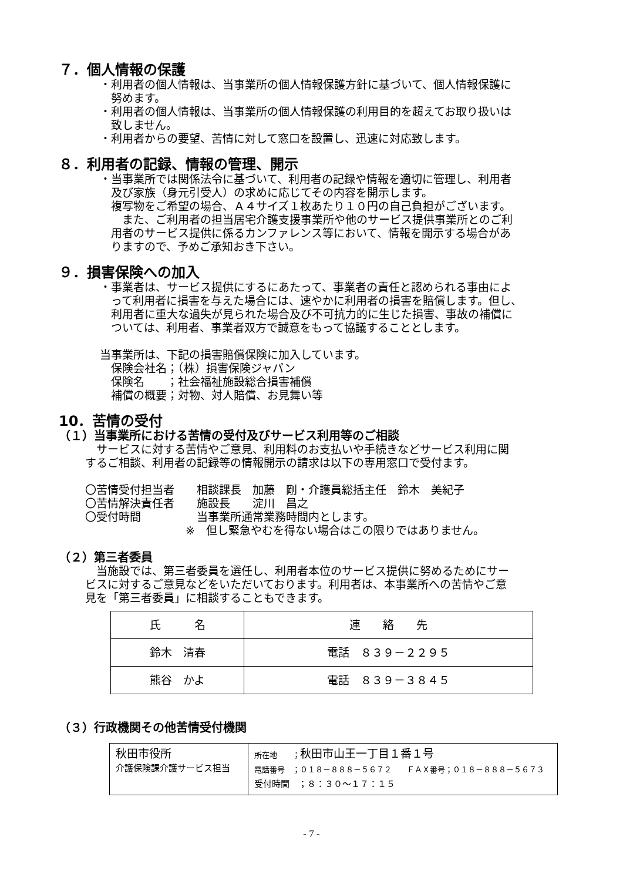７．個人情報の保護
・利用者の個人情報は、当事業所の個人情報保護方針に基づいて、個人情報保護に
　努めます。
・利用者の個人情報は、当事業所の個人情報保護の利用目的を超えてお取り扱いは
　致しません。
・利用者からの要望、苦情に対して窓口を設置し、迅速に対応致します。
８．利用者の記録、情報の管理、開示
・当事業所では関係法令に基づいて、利用者の記録や情報を適切に管理し、利用者
　及び家族（身元引受人）の求めに応じてその内容を開示します。
　複写物をご希望の場合、Ａ４サイズ１枚あたり１０円の自己負担がございます。
　　また、ご利用者の担当居宅介護支援事業所や他のサービス提供事業所とのご利
　用者のサービス提供に係るカンファレンス等において、情報を開示する場合があ
　りますので、予めご承知おき下さい。
９．損害保険への加入
・事業者は、サービス提供にするにあたって、事業者の責任と認められる事由によ
　って利用者に損害を与えた場合には、速やかに利用者の損害を賠償します。但し、
　利用者に重大な過失が見られた場合及び不可抗力的に生じた損害、事故の補償に
　ついては、利用者、事業者双方で誠意をもって協議することとします。
当事業所は、下記の損害賠償保険に加入しています。
　保険会社名；（株）損害保険ジャパン
　保険名　　；社会福祉施設総合損害補償
　補償の概要；対物、対人賠償、お見舞い等
10．苦情の受付
（１）当事業所における苦情の受付及びサービス利用等のご相談
　サービスに対する苦情やご意見、利用料のお支払いや手続きなどサービス利用に関
するご相談、利用者の記録等の情報開示の請求は以下の専用窓口で受付ます。
〇苦情受付担当者　　相談課長　加藤　剛・介護員総括主任　鈴木　美紀子
〇苦情解決責任者　　施設長　　淀川　昌之
〇受付時間　　　　　当事業所通常業務時間内とします。
　　　　　　　　　※　但し緊急やむを得ない場合はこの限りではありません。
（２）第三者委員
　当施設では、第三者委員を選任し、利用者本位のサービス提供に努めるためにサー
ビスに対するご意見などをいただいております。利用者は、本事業所への苦情やご意
見を「第三者委員」に相談することもできます。
| 氏 名 | 連 絡 先 |
| 鈴木 清春 | 電話 ８３９－２２９５ |
| 熊谷 かよ | 電話 ８３９－３８４５ |
（３）行政機関その他苦情受付機関
| 秋田市役所 介護保険課介護サービス担当 | 所在地 ； 秋田市山王一丁目１番１号 電話番号 ；０１８－８８８－５６７２ ＦＡＸ番号；０１８－８８８－５６７３ 受付時間 ；８：３０～１７：１５ |
- 7 -